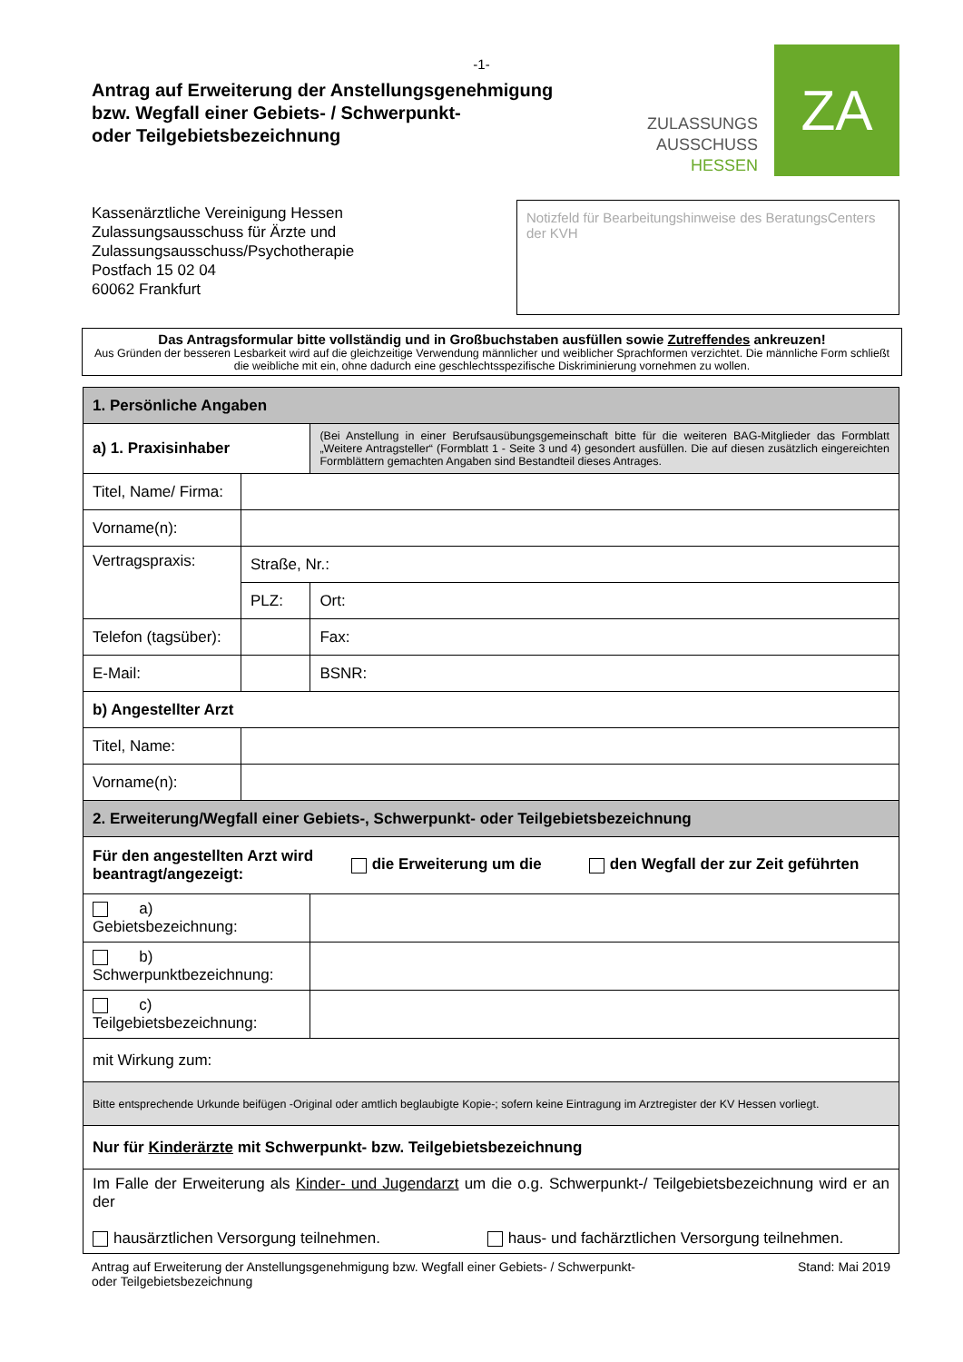-1-
Antrag auf Erweiterung der Anstellungsgenehmigung
bzw. Wegfall einer Gebiets- / Schwerpunkt-
oder Teilgebietsbezeichnung
ZULASSUNGS
AUSSCHUSS
HESSEN
ZA
Kassenärztliche Vereinigung Hessen
Zulassungsausschuss für Ärzte und
Zulassungsausschuss/Psychotherapie
Postfach 15 02 04
60062 Frankfurt
Notizfeld für Bearbeitungshinweise des BeratungsCenters der KVH
Das Antragsformular bitte vollständig und in Großbuchstaben ausfüllen sowie Zutreffendes ankreuzen!
Aus Gründen der besseren Lesbarkeit wird auf die gleichzeitige Verwendung männlicher und weiblicher Sprachformen verzichtet. Die männliche Form schließt die weibliche mit ein, ohne dadurch eine geschlechtsspezifische Diskriminierung vornehmen zu wollen.
| 1. Persönliche Angaben | | | |
| a) 1. Praxisinhaber | | (Bei Anstellung in einer Berufsausübungsgemeinschaft bitte für die weiteren BAG-Mitglieder das Formblatt „Weitere Antragsteller“ (Formblatt 1 - Seite 3 und 4) gesondert ausfüllen. Die auf diesen zusätzlich eingereichten Formblättern gemachten Angaben sind Bestandteil dieses Antrages. | |
| Titel, Name/ Firma: | | | |
| Vorname(n): | | | |
| Vertragspraxis: | Straße, Nr.: | | |
| | PLZ: | Ort: | |
| Telefon (tagsüber): | | | Fax: |
| E-Mail: | | | BSNR: |
| b) Angestellter Arzt | | | |
| Titel, Name: | | | |
| Vorname(n): | | | |
| 2. Erweiterung/Wegfall einer Gebiets-, Schwerpunkt- oder Teilgebietsbezeichnung | | | |
| Für den angestellten Arzt wird beantragt/angezeigt: die Erweiterung um die den Wegfall der zur Zeit geführten | | | |
| a) Gebietsbezeichnung: | | | |
| b) Schwerpunktbezeichnung: | | | |
| c) Teilgebietsbezeichnung: | | | |
| mit Wirkung zum: | | | |
| Bitte entsprechende Urkunde beifügen -Original oder amtlich beglaubigte Kopie-; sofern keine Eintragung im Arztregister der KV Hessen vorliegt. | | | |
| Nur für Kinderärzte mit Schwerpunkt- bzw. Teilgebietsbezeichnung | | | |
| Im Falle der Erweiterung als Kinder- und Jugendarzt um die o.g. Schwerpunkt-/ Teilgebietsbezeichnung wird er an der hausärztlichen Versorgung teilnehmen. haus- und fachärztlichen Versorgung teilnehmen. | | | |
Antrag auf Erweiterung der Anstellungsgenehmigung bzw. Wegfall einer Gebiets- / Schwerpunkt-
oder Teilgebietsbezeichnung Stand: Mai 2019